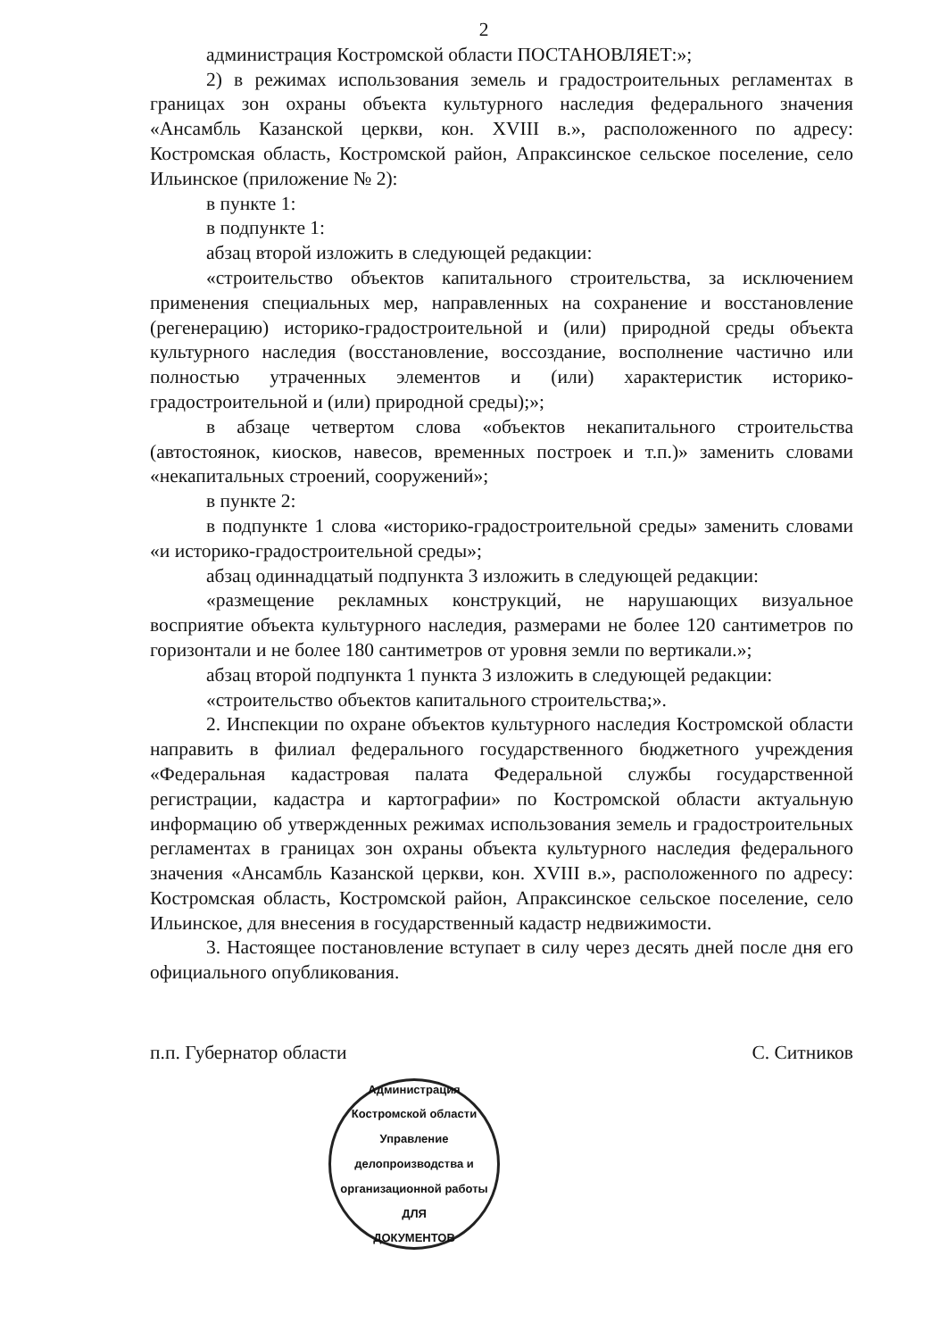2
администрация Костромской области ПОСТАНОВЛЯЕТ:»;
2) в режимах использования земель и градостроительных регламентах в границах зон охраны объекта культурного наследия федерального значения «Ансамбль Казанской церкви, кон. XVIII в.», расположенного по адресу: Костромская область, Костромской район, Апраксинское сельское поселение, село Ильинское (приложение № 2):
в пункте 1:
в подпункте 1:
абзац второй изложить в следующей редакции:
«строительство объектов капитального строительства, за исключением применения специальных мер, направленных на сохранение и восстановление (регенерацию) историко-градостроительной и (или) природной среды объекта культурного наследия (восстановление, воссоздание, восполнение частично или полностью утраченных элементов и (или) характеристик историко-градостроительной и (или) природной среды);»;
в абзаце четвертом слова «объектов некапитального строительства (автостоянок, киосков, навесов, временных построек и т.п.)» заменить словами «некапитальных строений, сооружений»;
в пункте 2:
в подпункте 1 слова «историко-градостроительной среды» заменить словами «и историко-градостроительной среды»;
абзац одиннадцатый подпункта 3 изложить в следующей редакции:
«размещение рекламных конструкций, не нарушающих визуальное восприятие объекта культурного наследия, размерами не более 120 сантиметров по горизонтали и не более 180 сантиметров от уровня земли по вертикали.»;
абзац второй подпункта 1 пункта 3 изложить в следующей редакции:
«строительство объектов капитального строительства;».
2. Инспекции по охране объектов культурного наследия Костромской области направить в филиал федерального государственного бюджетного учреждения «Федеральная кадастровая палата Федеральной службы государственной регистрации, кадастра и картографии» по Костромской области актуальную информацию об утвержденных режимах использования земель и градостроительных регламентах в границах зон охраны объекта культурного наследия федерального значения «Ансамбль Казанской церкви, кон. XVIII в.», расположенного по адресу: Костромская область, Костромской район, Апраксинское сельское поселение, село Ильинское, для внесения в государственный кадастр недвижимости.
3. Настоящее постановление вступает в силу через десять дней после дня его официального опубликования.
п.п. Губернатор области С. Ситников
Администрация Костромской области
Управление делопроизводства и организационной работы
ДЛЯ
ДОКУМЕНТОВ